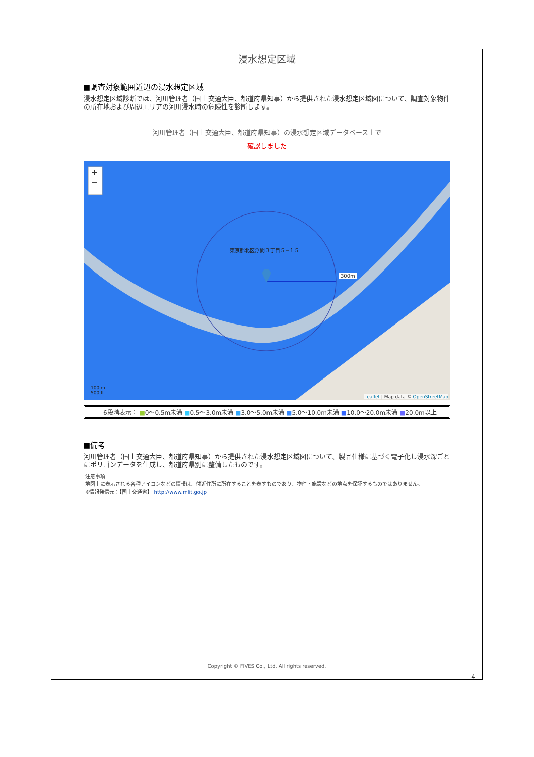浸水想定区域
■調査対象範囲近辺の浸水想定区域
浸水想定区域診断では、河川管理者（国土交通大臣、都道府県知事）から提供された浸水想定区域図について、調査対象物件の所在地および周辺エリアの河川浸水時の危険性を診断します。
河川管理者（国土交通大臣、都道府県知事）の浸水想定区域データベース上で
確認しました
+
−
東京都北区浮間３丁目５−１５
300m
100 m
500 ft
Leaflet | Map data © OpenStreetMap
6段階表示： ■0〜0.5m未満 ■0.5〜3.0m未満 ■3.0〜5.0m未満 ■5.0〜10.0m未満 ■10.0〜20.0m未満 ■20.0m以上
■備考
河川管理者（国土交通大臣、都道府県知事）から提供された浸水想定区域図について、製品仕様に基づく電子化し浸水深ごとにポリゴンデータを生成し、都道府県別に整備したものです。
注意事項
地図上に表示される各種アイコンなどの情報は、付近住所に所在することを表すものであり、物件・施設などの地点を保証するものではありません。
※情報発信元：【国土交通省】 http://www.mlit.go.jp
Copyright © FIVES Co., Ltd. All rights reserved.
4